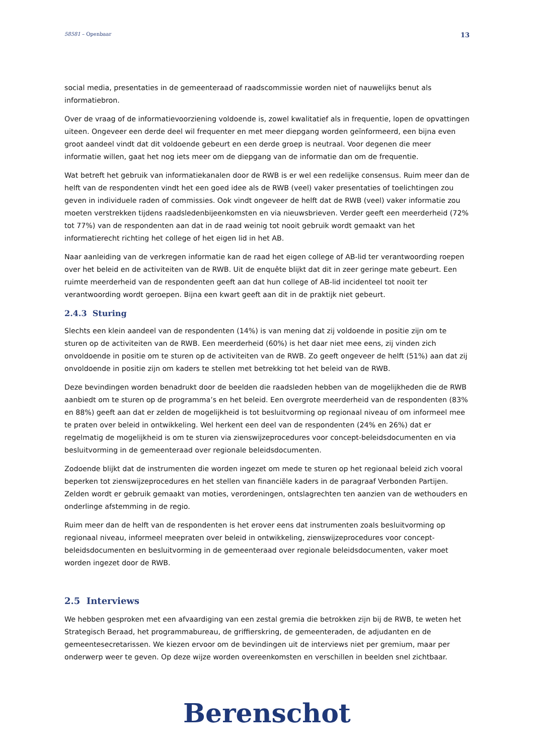58581 – Openbaar 13
social media, presentaties in de gemeenteraad of raadscommissie worden niet of nauwelijks benut als informatiebron.
Over de vraag of de informatievoorziening voldoende is, zowel kwalitatief als in frequentie, lopen de opvattingen uiteen. Ongeveer een derde deel wil frequenter en met meer diepgang worden geïnformeerd, een bijna even groot aandeel vindt dat dit voldoende gebeurt en een derde groep is neutraal. Voor degenen die meer informatie willen, gaat het nog iets meer om de diepgang van de informatie dan om de frequentie.
Wat betreft het gebruik van informatiekanalen door de RWB is er wel een redelijke consensus. Ruim meer dan de helft van de respondenten vindt het een goed idee als de RWB (veel) vaker presentaties of toelichtingen zou geven in individuele raden of commissies. Ook vindt ongeveer de helft dat de RWB (veel) vaker informatie zou moeten verstrekken tijdens raadsledenbijeenkomsten en via nieuwsbrieven. Verder geeft een meerderheid (72% tot 77%) van de respondenten aan dat in de raad weinig tot nooit gebruik wordt gemaakt van het informatierecht richting het college of het eigen lid in het AB.
Naar aanleiding van de verkregen informatie kan de raad het eigen college of AB-lid ter verantwoording roepen over het beleid en de activiteiten van de RWB. Uit de enquête blijkt dat dit in zeer geringe mate gebeurt. Een ruimte meerderheid van de respondenten geeft aan dat hun college of AB-lid incidenteel tot nooit ter verantwoording wordt geroepen. Bijna een kwart geeft aan dit in de praktijk niet gebeurt.
2.4.3 Sturing
Slechts een klein aandeel van de respondenten (14%) is van mening dat zij voldoende in positie zijn om te sturen op de activiteiten van de RWB. Een meerderheid (60%) is het daar niet mee eens, zij vinden zich onvoldoende in positie om te sturen op de activiteiten van de RWB. Zo geeft ongeveer de helft (51%) aan dat zij onvoldoende in positie zijn om kaders te stellen met betrekking tot het beleid van de RWB.
Deze bevindingen worden benadrukt door de beelden die raadsleden hebben van de mogelijkheden die de RWB aanbiedt om te sturen op de programma’s en het beleid. Een overgrote meerderheid van de respondenten (83% en 88%) geeft aan dat er zelden de mogelijkheid is tot besluitvorming op regionaal niveau of om informeel mee te praten over beleid in ontwikkeling. Wel herkent een deel van de respondenten (24% en 26%) dat er regelmatig de mogelijkheid is om te sturen via zienswijzeprocedures voor concept-beleidsdocumenten en via besluitvorming in de gemeenteraad over regionale beleidsdocumenten.
Zodoende blijkt dat de instrumenten die worden ingezet om mede te sturen op het regionaal beleid zich vooral beperken tot zienswijzeprocedures en het stellen van financiële kaders in de paragraaf Verbonden Partijen. Zelden wordt er gebruik gemaakt van moties, verordeningen, ontslagrechten ten aanzien van de wethouders en onderlinge afstemming in de regio.
Ruim meer dan de helft van de respondenten is het erover eens dat instrumenten zoals besluitvorming op regionaal niveau, informeel meepraten over beleid in ontwikkeling, zienswijzeprocedures voor concept-beleidsdocumenten en besluitvorming in de gemeenteraad over regionale beleidsdocumenten, vaker moet worden ingezet door de RWB.
2.5 Interviews
We hebben gesproken met een afvaardiging van een zestal gremia die betrokken zijn bij de RWB, te weten het Strategisch Beraad, het programmabureau, de griffierskring, de gemeenteraden, de adjudanten en de gemeentesecretarissen. We kiezen ervoor om de bevindingen uit de interviews niet per gremium, maar per onderwerp weer te geven. Op deze wijze worden overeenkomsten en verschillen in beelden snel zichtbaar.
Berenschot